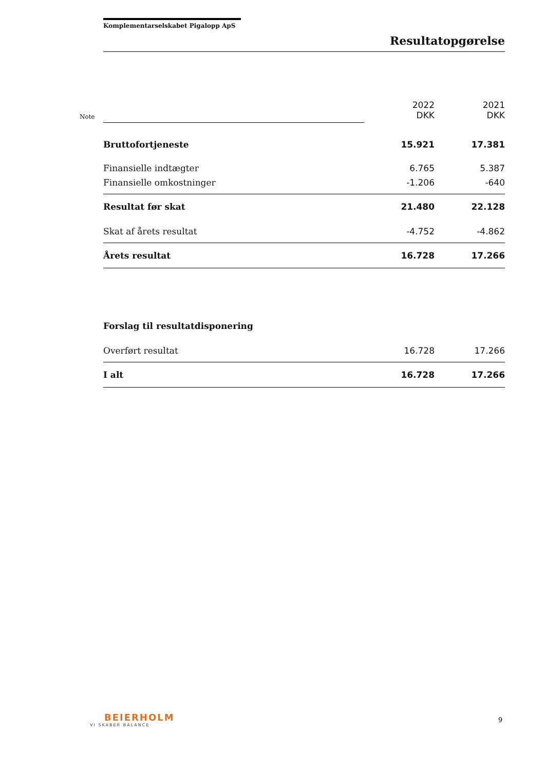Komplementarselskabet Pigalopp ApS
Resultatopgørelse
| Note | | 2022 DKK | 2021 DKK |
| | Bruttofortjeneste | 15.921 | 17.381 |
| | Finansielle indtægter | 6.765 | 5.387 |
| | Finansielle omkostninger | -1.206 | -640 |
| | Resultat før skat | 21.480 | 22.128 |
| | Skat af årets resultat | -4.752 | -4.862 |
| | Årets resultat | 16.728 | 17.266 |
| | Forslag til resultatdisponering | | |
| | Overført resultat | 16.728 | 17.266 |
| | I alt | 16.728 | 17.266 |
BEIERHOLM
VI SKABER BALANCE
9